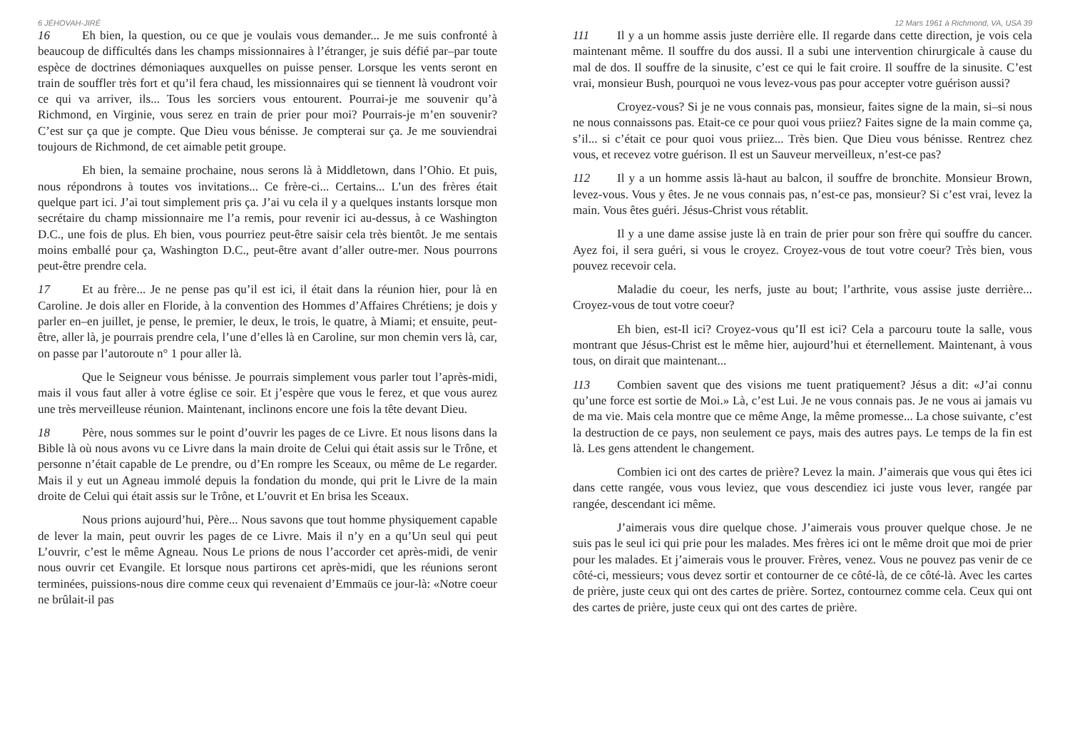6 JÉHOVAH-JIRÉ
16 Eh bien, la question, ou ce que je voulais vous demander... Je me suis confronté à beaucoup de difficultés dans les champs missionnaires à l’étranger, je suis défié par–par toute espèce de doctrines démoniaques auxquelles on puisse penser. Lorsque les vents seront en train de souffler très fort et qu’il fera chaud, les missionnaires qui se tiennent là voudront voir ce qui va arriver, ils... Tous les sorciers vous entourent. Pourrai-je me souvenir qu’à Richmond, en Virginie, vous serez en train de prier pour moi? Pourrais-je m’en souvenir? C’est sur ça que je compte. Que Dieu vous bénisse. Je compterai sur ça. Je me souviendrai toujours de Richmond, de cet aimable petit groupe.
Eh bien, la semaine prochaine, nous serons là à Middletown, dans l’Ohio. Et puis, nous répondrons à toutes vos invitations... Ce frère-ci... Certains... L’un des frères était quelque part ici. J’ai tout simplement pris ça. J’ai vu cela il y a quelques instants lorsque mon secrétaire du champ missionnaire me l’a remis, pour revenir ici au-dessus, à ce Washington D.C., une fois de plus. Eh bien, vous pourriez peut-être saisir cela très bientôt. Je me sentais moins emballé pour ça, Washington D.C., peut-être avant d’aller outre-mer. Nous pourrons peut-être prendre cela.
17 Et au frère... Je ne pense pas qu’il est ici, il était dans la réunion hier, pour là en Caroline. Je dois aller en Floride, à la convention des Hommes d’Affaires Chrétiens; je dois y parler en–en juillet, je pense, le premier, le deux, le trois, le quatre, à Miami; et ensuite, peut-être, aller là, je pourrais prendre cela, l’une d’elles là en Caroline, sur mon chemin vers là, car, on passe par l’autoroute n° 1 pour aller là.
Que le Seigneur vous bénisse. Je pourrais simplement vous parler tout l’après-midi, mais il vous faut aller à votre église ce soir. Et j’espère que vous le ferez, et que vous aurez une très merveilleuse réunion. Maintenant, inclinons encore une fois la tête devant Dieu.
18 Père, nous sommes sur le point d’ouvrir les pages de ce Livre. Et nous lisons dans la Bible là où nous avons vu ce Livre dans la main droite de Celui qui était assis sur le Trône, et personne n’était capable de Le prendre, ou d’En rompre les Sceaux, ou même de Le regarder. Mais il y eut un Agneau immolé depuis la fondation du monde, qui prit le Livre de la main droite de Celui qui était assis sur le Trône, et L’ouvrit et En brisa les Sceaux.
Nous prions aujourd’hui, Père... Nous savons que tout homme physiquement capable de lever la main, peut ouvrir les pages de ce Livre. Mais il n’y en a qu’Un seul qui peut L’ouvrir, c’est le même Agneau. Nous Le prions de nous l’accorder cet après-midi, de venir nous ouvrir cet Evangile. Et lorsque nous partirons cet après-midi, que les réunions seront terminées, puissions-nous dire comme ceux qui revenaient d’Emmaüs ce jour-là: «Notre coeur ne brûlait-il pas
12 Mars 1961 à Richmond, VA, USA 39
111 Il y a un homme assis juste derrière elle. Il regarde dans cette direction, je vois cela maintenant même. Il souffre du dos aussi. Il a subi une intervention chirurgicale à cause du mal de dos. Il souffre de la sinusite, c’est ce qui le fait croire. Il souffre de la sinusite. C’est vrai, monsieur Bush, pourquoi ne vous levez-vous pas pour accepter votre guérison aussi?
Croyez-vous? Si je ne vous connais pas, monsieur, faites signe de la main, si–si nous ne nous connaissons pas. Etait-ce ce pour quoi vous priiez? Faites signe de la main comme ça, s’il... si c’était ce pour quoi vous priiez... Très bien. Que Dieu vous bénisse. Rentrez chez vous, et recevez votre guérison. Il est un Sauveur merveilleux, n’est-ce pas?
112 Il y a un homme assis là-haut au balcon, il souffre de bronchite. Monsieur Brown, levez-vous. Vous y êtes. Je ne vous connais pas, n’est-ce pas, monsieur? Si c’est vrai, levez la main. Vous êtes guéri. Jésus-Christ vous rétablit.
Il y a une dame assise juste là en train de prier pour son frère qui souffre du cancer. Ayez foi, il sera guéri, si vous le croyez. Croyez-vous de tout votre coeur? Très bien, vous pouvez recevoir cela.
Maladie du coeur, les nerfs, juste au bout; l’arthrite, vous assise juste derrière... Croyez-vous de tout votre coeur?
Eh bien, est-Il ici? Croyez-vous qu’Il est ici? Cela a parcouru toute la salle, vous montrant que Jésus-Christ est le même hier, aujourd’hui et éternellement. Maintenant, à vous tous, on dirait que maintenant...
113 Combien savent que des visions me tuent pratiquement? Jésus a dit: «J’ai connu qu’une force est sortie de Moi.» Là, c’est Lui. Je ne vous connais pas. Je ne vous ai jamais vu de ma vie. Mais cela montre que ce même Ange, la même promesse... La chose suivante, c’est la destruction de ce pays, non seulement ce pays, mais des autres pays. Le temps de la fin est là. Les gens attendent le changement.
Combien ici ont des cartes de prière? Levez la main. J’aimerais que vous qui êtes ici dans cette rangée, vous vous leviez, que vous descendiez ici juste vous lever, rangée par rangée, descendant ici même.
J’aimerais vous dire quelque chose. J’aimerais vous prouver quelque chose. Je ne suis pas le seul ici qui prie pour les malades. Mes frères ici ont le même droit que moi de prier pour les malades. Et j’aimerais vous le prouver. Frères, venez. Vous ne pouvez pas venir de ce côté-ci, messieurs; vous devez sortir et contourner de ce côté-là, de ce côté-là. Avec les cartes de prière, juste ceux qui ont des cartes de prière. Sortez, contournez comme cela. Ceux qui ont des cartes de prière, juste ceux qui ont des cartes de prière.